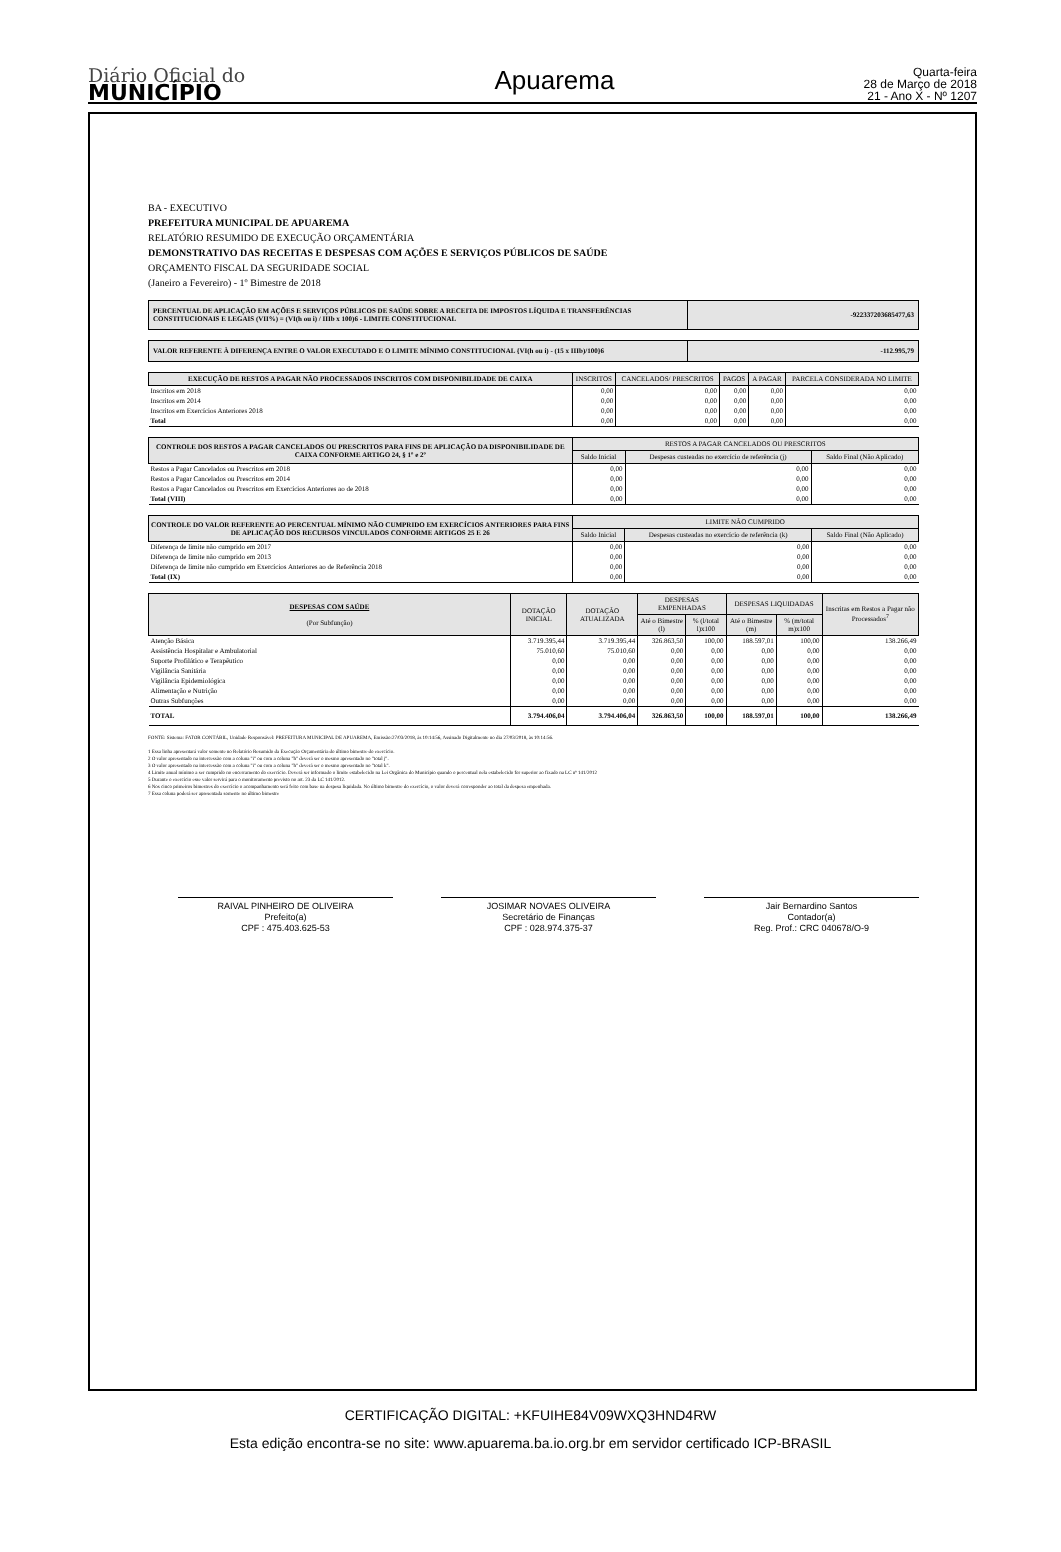Diário Oficial do
MUNICÍPIO
Apuarema
Quarta-feira
28 de Março de 2018
21 - Ano X - Nº 1207
BA - EXECUTIVO
PREFEITURA MUNICIPAL DE APUAREMA
RELATÓRIO RESUMIDO DE EXECUÇÃO ORÇAMENTÁRIA
DEMONSTRATIVO DAS RECEITAS E DESPESAS COM AÇÕES E SERVIÇOS PÚBLICOS DE SAÚDE
ORÇAMENTO FISCAL DA SEGURIDADE SOCIAL
(Janeiro a Fevereiro) - 1º Bimestre de 2018
| PERCENTUAL DE APLICAÇÃO EM AÇÕES E SERVIÇOS PÚBLICOS DE SAÚDE SOBRE A RECEITA DE IMPOSTOS LÍQUIDA E TRANSFERÊNCIAS CONSTITUCIONAIS E LEGAIS (VII%) = (VI(h ou i) / IIIb x 100)6 - LIMITE CONSTITUCIONAL | -922337203685477,63 |
| VALOR REFERENTE À DIFERENÇA ENTRE O VALOR EXECUTADO E O LIMITE MÍNIMO CONSTITUCIONAL {VI(h ou i) - (15 x IIIb)/100}6 | -112.995,79 |
| EXECUÇÃO DE RESTOS A PAGAR NÃO PROCESSADOS INSCRITOS COM DISPONIBILIDADE DE CAIXA | INSCRITOS | CANCELADOS/ PRESCRITOS | PAGOS | A PAGAR | PARCELA CONSIDERADA NO LIMITE |
| --- | --- | --- | --- | --- | --- |
| Inscritos em 2018 | 0,00 | 0,00 | 0,00 | 0,00 | 0,00 |
| Inscritos em 2014 | 0,00 | 0,00 | 0,00 | 0,00 | 0,00 |
| Inscritos em Exercícios Anteriores 2018 | 0,00 | 0,00 | 0,00 | 0,00 | 0,00 |
| Total | 0,00 | 0,00 | 0,00 | 0,00 | 0,00 |
| CONTROLE DOS RESTOS A PAGAR CANCELADOS OU PRESCRITOS PARA FINS DE APLICAÇÃO DA DISPONIBILIDADE DE CAIXA CONFORME ARTIGO 24, § 1º e 2º | RESTOS A PAGAR CANCELADOS OU PRESCRITOS | | |
| --- | --- | --- | --- |
| | Saldo Inicial | Despesas custeadas no exercício de referência (j) | Saldo Final (Não Aplicado) |
| Restos a Pagar Cancelados ou Prescritos em 2018 | 0,00 | 0,00 | 0,00 |
| Restos a Pagar Cancelados ou Prescritos em 2014 | 0,00 | 0,00 | 0,00 |
| Restos a Pagar Cancelados ou Prescritos em Exercícios Anteriores ao de 2018 | 0,00 | 0,00 | 0,00 |
| Total (VIII) | 0,00 | 0,00 | 0,00 |
| CONTROLE DO VALOR REFERENTE AO PERCENTUAL MÍNIMO NÃO CUMPRIDO EM EXERCÍCIOS ANTERIORES PARA FINS DE APLICAÇÃO DOS RECURSOS VINCULADOS CONFORME ARTIGOS 25 E 26 | LIMITE NÃO CUMPRIDO | | |
| --- | --- | --- | --- |
| | Saldo Inicial | Despesas custeadas no exercício de referência (k) | Saldo Final (Não Aplicado) |
| Diferença de limite não cumprido em 2017 | 0,00 | 0,00 | 0,00 |
| Diferença de limite não cumprido em 2013 | 0,00 | 0,00 | 0,00 |
| Diferença de limite não cumprido em Exercícios Anteriores ao de Referência 2018 | 0,00 | 0,00 | 0,00 |
| Total (IX) | 0,00 | 0,00 | 0,00 |
| DESPESAS COM SAÚDE (Por Subfunção) | DOTAÇÃO INICIAL | DOTAÇÃO ATUALIZADA | DESPESAS EMPENHADAS | | DESPESAS LIQUIDADAS | | Inscritas em Restos a Pagar não Processados<sup>7</sup> |
| --- | --- | --- | --- | --- | --- | --- | --- |
| | | | Até o Bimestre (l) | % (l/total l)x100 | Até o Bimestre (m) | % (m/total m)x100 | |
| Atenção Básica | 3.719.395,44 | 3.719.395,44 | 326.863,50 | 100,00 | 188.597,01 | 100,00 | 138.266,49 |
| Assistência Hospitalar e Ambulatorial | 75.010,60 | 75.010,60 | 0,00 | 0,00 | 0,00 | 0,00 | 0,00 |
| Suporte Profilático e Terapêutico | 0,00 | 0,00 | 0,00 | 0,00 | 0,00 | 0,00 | 0,00 |
| Vigilância Sanitária | 0,00 | 0,00 | 0,00 | 0,00 | 0,00 | 0,00 | 0,00 |
| Vigilância Epidemiológica | 0,00 | 0,00 | 0,00 | 0,00 | 0,00 | 0,00 | 0,00 |
| Alimentação e Nutrição | 0,00 | 0,00 | 0,00 | 0,00 | 0,00 | 0,00 | 0,00 |
| Outras Subfunções | 0,00 | 0,00 | 0,00 | 0,00 | 0,00 | 0,00 | 0,00 |
| TOTAL | 3.794.406,04 | 3.794.406,04 | 326.863,50 | 100,00 | 188.597,01 | 100,00 | 138.266,49 |
FONTE: Sistema: FATOR CONTÁBIL, Unidade Responsável: PREFEITURA MUNICIPAL DE APUAREMA, Emissão:27/03/2018, às 10:14:56, Assinado Digitalmente no dia 27/03/2018, às 10:14:56.
1 Essa linha apresentará valor somente no Relatório Resumido da Execução Orçamentária do último bimestre do exercício.
2 O valor apresentado na intercessão com a coluna "i" ou com a coluna "h" deverá ser o mesmo apresentado no "total j".
3 O valor apresentado na intercessão com a coluna "i" ou com a coluna "h" deverá ser o mesmo apresentado no "total k".
4 Limite anual mínimo a ser cumprido no encerramento do exercício. Deverá ser informado o limite estabelecido na Lei Orgânica do Município quando o percentual nela estabelecido for superior ao fixado na LC nº 141/2012
5 Durante o exercício esse valor servirá para o monitoramento previsto no art. 23 da LC 141/2012.
6 Nos cinco primeiros bimestres do exercício o acompanhamento será feito com base na despesa liquidada. No último bimestre do exercício, o valor deverá corresponder ao total da despesa empenhada.
7 Essa coluna poderá ser apresentada somente no último bimestre
RAIVAL PINHEIRO DE OLIVEIRA
Prefeito(a)
CPF : 475.403.625-53
JOSIMAR NOVAES OLIVEIRA
Secretário de Finanças
CPF : 028.974.375-37
Jair Bernardino Santos
Contador(a)
Reg. Prof.: CRC 040678/O-9
CERTIFICAÇÃO DIGITAL: +KFUIHE84V09WXQ3HND4RW
Esta edição encontra-se no site: www.apuarema.ba.io.org.br em servidor certificado ICP-BRASIL